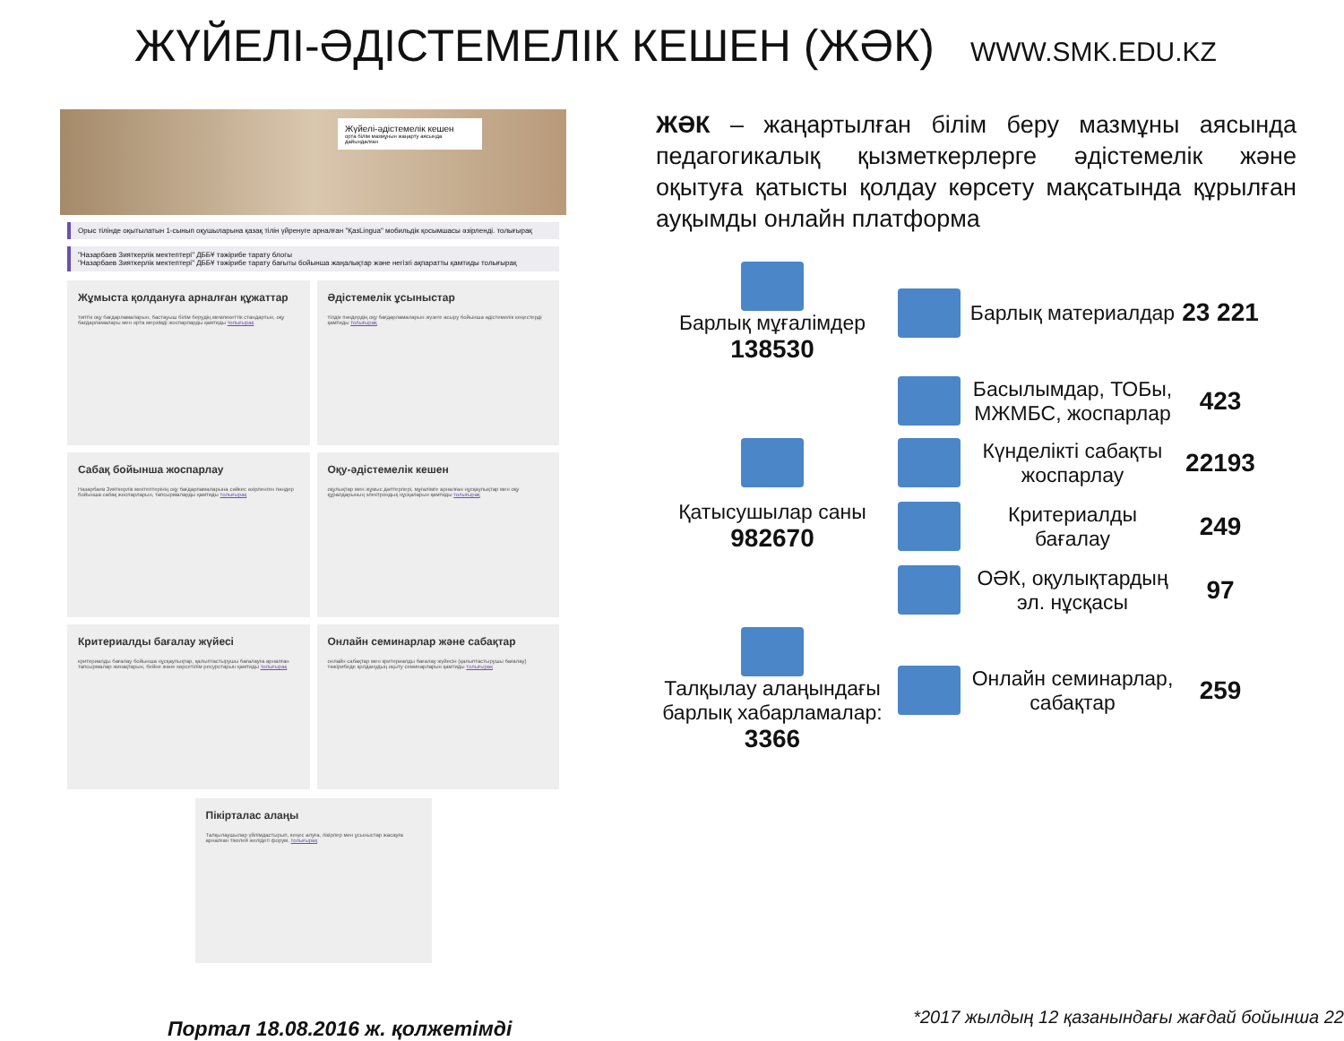ЖҮЙЕЛІ-ӘДІСТЕМЕЛІК КЕШЕН (ЖӘК)
WWW.SMK.EDU.KZ
Жүйелі-әдістемелік кешен
орта білім мазмұнын жаңарту аясында дайындалған
Орыс тілінде оқытылатын 1-сынып оқушыларына қазақ тілін үйренуге арналған "ҚазLingua" мобильдік қосымшасы әзірленді. толығырақ
"Назарбаев Зияткерлік мектептері" ДББҰ тәжірибе тарату блогы
"Назарбаев Зияткерлік мектептері" ДББҰ тәжірибе тарату бағыты бойынша жаңалықтар және негізгі ақпаратты қамтиды толығырақ
Жұмыста қолдануға арналған құжаттар
типтік оқу бағдарламаларын, бастауыш білім берудің мемлекеттік стандартын, оқу бағдарламалары мен орта мерзімді жоспарларды қамтиды толығырақ
Әдістемелік ұсыныстар
тілдік пәндердің оқу бағдарламаларын жүзеге асыру бойынша әдістемелік кеңестерді қамтиды толығырақ
Сабақ бойынша жоспарлау
Назарбаев Зияткерлік мектептерінің оқу бағдарламаларына сәйкес әзірленген пәндер бойынша сабақ жоспарларын, тапсырмаларды қамтиды толығырақ
Оқу-әдістемелік кешен
оқулықтар мен жұмыс дәптерлері, мұғалімге арналған нұсқаулықтар мен оқу құралдарының электрондық нұсқаларын қамтиды толығырақ
Критериалды бағалау жүйесі
критериалды бағалау бойынша нұсқаулықтар, қалыптастырушы бағалауға арналған тапсырмалар жинақтарын, бейне және көрсетілім ресурстарын қамтиды толығырақ
Онлайн семинарлар және сабақтар
онлайн сабақтар мен критериалды бағалау жүйесін (қалыптастырушы бағалау) тәжірибеде қолданудың оқыту семинарларын қамтиды толығырақ
Пікірталас алаңы
Талқылаушылар үйлімдастырып, кеңес алуға, пікірлер мен ұсыныстар жасауға арналған тікелей желідегі форум. толығырақ
Портал 18.08.2016 ж. қолжетімді
ЖӘК – жаңартылған білім беру мазмұны аясында педагогикалық қызметкерлерге әдістемелік және оқытуға қатысты қолдау көрсету мақсатында құрылған ауқымды онлайн платформа
Барлық мұғалімдер
138530
Барлық материалдар
23 221
Басылымдар, ТОБы, МЖМБС, жоспарлар
423
Күнделікті сабақты жоспарлау
22193
Қатысушылар саны
982670
Критериалды бағалау
249
ОӘК, оқулықтардың эл. нұсқасы
97
Талқылау алаңындағы барлық хабарламалар: 3366
Онлайн семинарлар, сабақтар
259
*2017 жылдың 12 қазанындағы жағдай бойынша 22